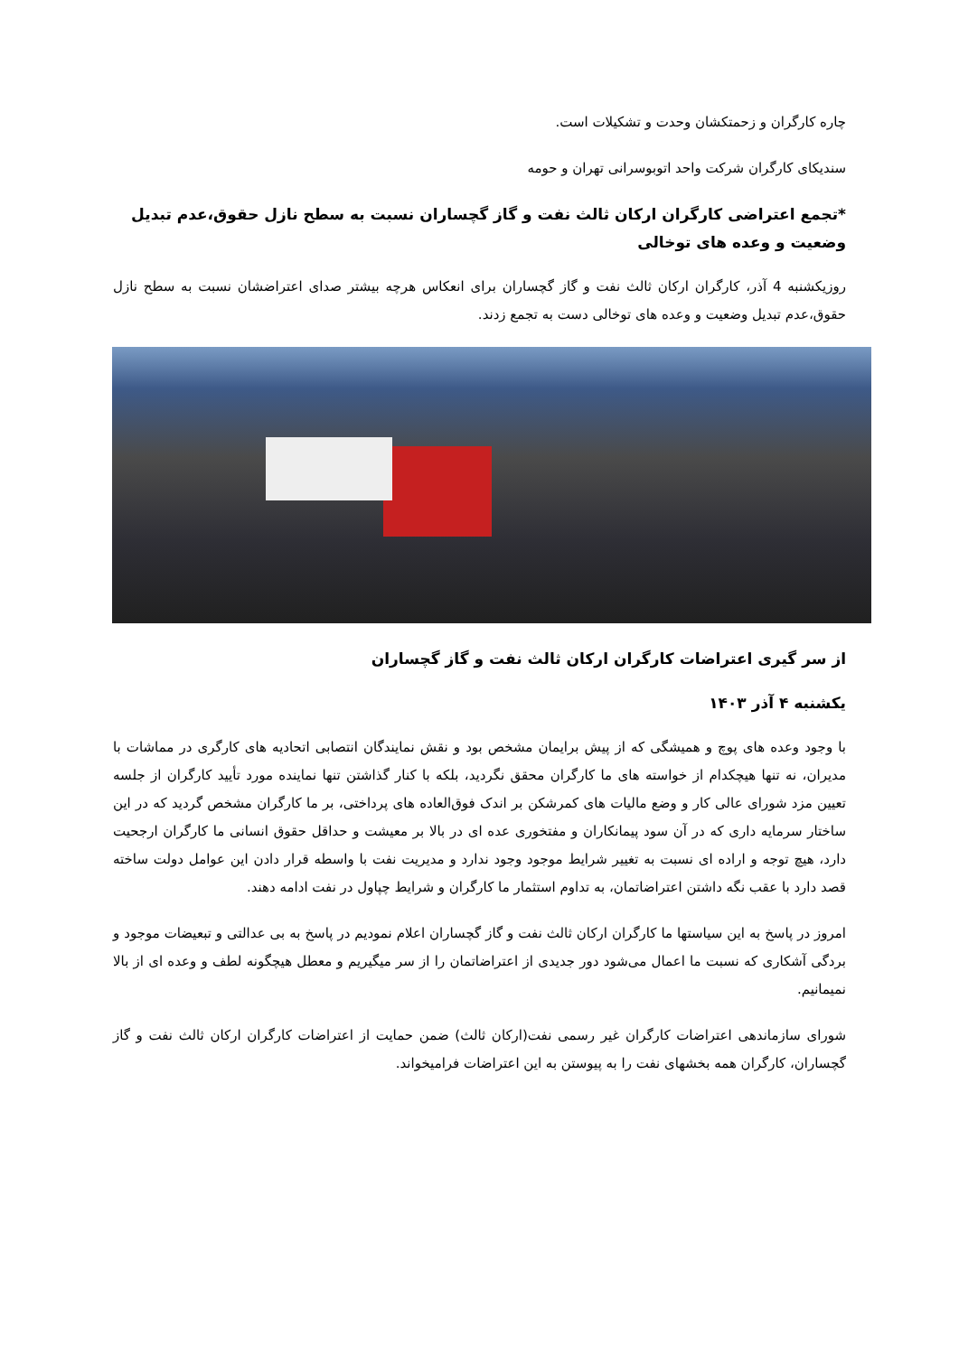چاره کارگران و زحمتکشان وحدت و تشکیلات است.
سندیکای کارگران شرکت واحد اتوبوسرانی تهران و حومه
*تجمع اعتراضی کارگران ارکان ثالث نفت و گاز گچساران نسبت به سطح نازل حقوق،عدم تبدیل وضعیت و وعده های توخالی
روزیکشنبه 4 آذر، کارگران ارکان ثالث نفت و گاز گچساران برای انعکاس هرچه بیشتر صدای اعتراضشان نسبت به سطح نازل حقوق،عدم تبدیل وضعیت و وعده های توخالی دست به تجمع زدند.
از سر گیری اعتراضات کارگران ارکان ثالث نفت و گاز گچساران
یکشنبه ۴ آذر ۱۴۰۳
با وجود وعده های پوچ و همیشگی که از پیش برایمان مشخص بود و نقش نمایندگان انتصابی اتحادیه های کارگری در مماشات با مدیران، نه تنها هیچکدام از خواسته های ما کارگران محقق نگردید، بلکه با کنار گذاشتن تنها نماینده مورد تأیید کارگران از جلسه تعیین مزد شورای عالی کار و وضع مالیات های کمرشکن بر اندک فوق‌العاده های پرداختی، بر ما کارگران مشخص گردید که در این ساختار سرمایه داری که در آن سود پیمانکاران و مفتخوری عده ای در بالا بر معیشت و حداقل حقوق انسانی ما کارگران ارجحیت دارد، هیچ توجه و اراده ای نسبت به تغییر شرایط موجود وجود ندارد و مدیریت نفت با واسطه قرار دادن این عوامل دولت ساخته قصد دارد با عقب نگه داشتن اعتراضاتمان، به تداوم استثمار ما کارگران و شرایط چپاول در نفت ادامه دهند.
امروز در پاسخ به این سیاستها ما کارگران ارکان ثالث نفت و گاز گچساران اعلام نمودیم در پاسخ به بی عدالتی و تبعیضات موجود و بردگی آشکاری که نسبت ما اعمال می‌شود دور جدیدی از اعتراضاتمان را از سر میگیریم و معطل هیچگونه لطف و وعده ای از بالا نمیمانیم.
شورای سازماندهی اعتراضات کارگران غیر رسمی نفت(ارکان ثالث) ضمن حمایت از اعتراضات کارگران ارکان ثالث نفت و گاز گچساران، کارگران همه بخشهای نفت را به پیوستن به این اعتراضات فرامیخواند.